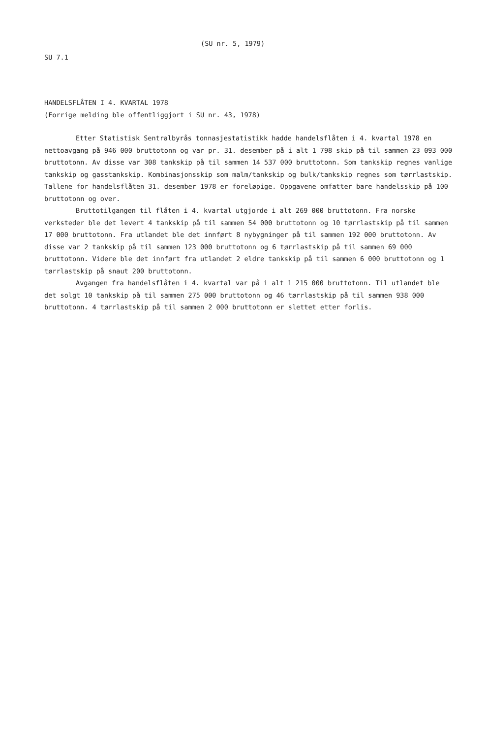(SU nr. 5, 1979)
SU 7.1
HANDELSFLÅTEN I 4. KVARTAL 1978
(Forrige melding ble offentliggjort i SU nr. 43, 1978)
Etter Statistisk Sentralbyrås tonnasjestatistikk hadde handelsflåten i 4. kvartal 1978 en nettoavgang på 946 000 bruttotonn og var pr. 31. desember på i alt 1 798 skip på til sammen 23 093 000 bruttotonn. Av disse var 308 tankskip på til sammen 14 537 000 bruttotonn. Som tankskip regnes vanlige tankskip og gasstankskip. Kombinasjonsskip som malm/tankskip og bulk/tankskip regnes som tørrlastskip. Tallene for handelsflåten 31. desember 1978 er foreløpige. Oppgavene omfatter bare handelsskip på 100 bruttotonn og over.
Bruttotilgangen til flåten i 4. kvartal utgjorde i alt 269 000 bruttotonn. Fra norske verksteder ble det levert 4 tankskip på til sammen 54 000 bruttotonn og 10 tørrlastskip på til sammen 17 000 bruttotonn. Fra utlandet ble det innført 8 nybygninger på til sammen 192 000 bruttotonn. Av disse var 2 tankskip på til sammen 123 000 bruttotonn og 6 tørrlastskip på til sammen 69 000 bruttotonn. Videre ble det innført fra utlandet 2 eldre tankskip på til sammen 6 000 bruttotonn og 1 tørrlastskip på snaut 200 bruttotonn.
Avgangen fra handelsflåten i 4. kvartal var på i alt 1 215 000 bruttotonn. Til utlandet ble det solgt 10 tankskip på til sammen 275 000 bruttotonn og 46 tørrlastskip på til sammen 938 000 bruttotonn. 4 tørrlastskip på til sammen 2 000 bruttotonn er slettet etter forlis.